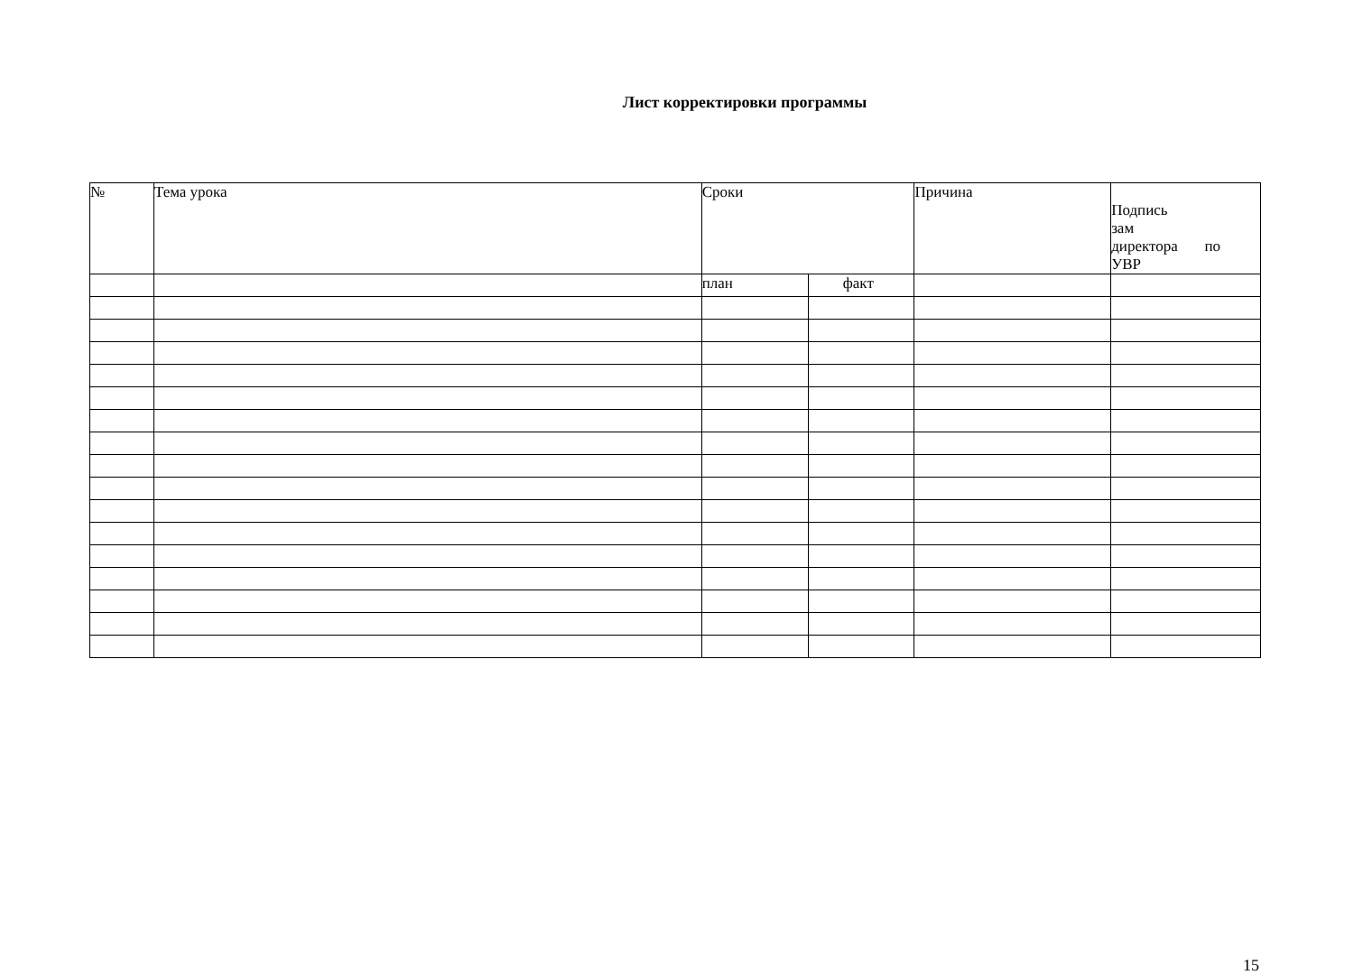Лист корректировки программы
| № | Тема урока | Сроки | | Причина | Подпись зам директора по УВР |
| --- | --- | --- | --- | --- | --- |
| | | план | факт | | |
15